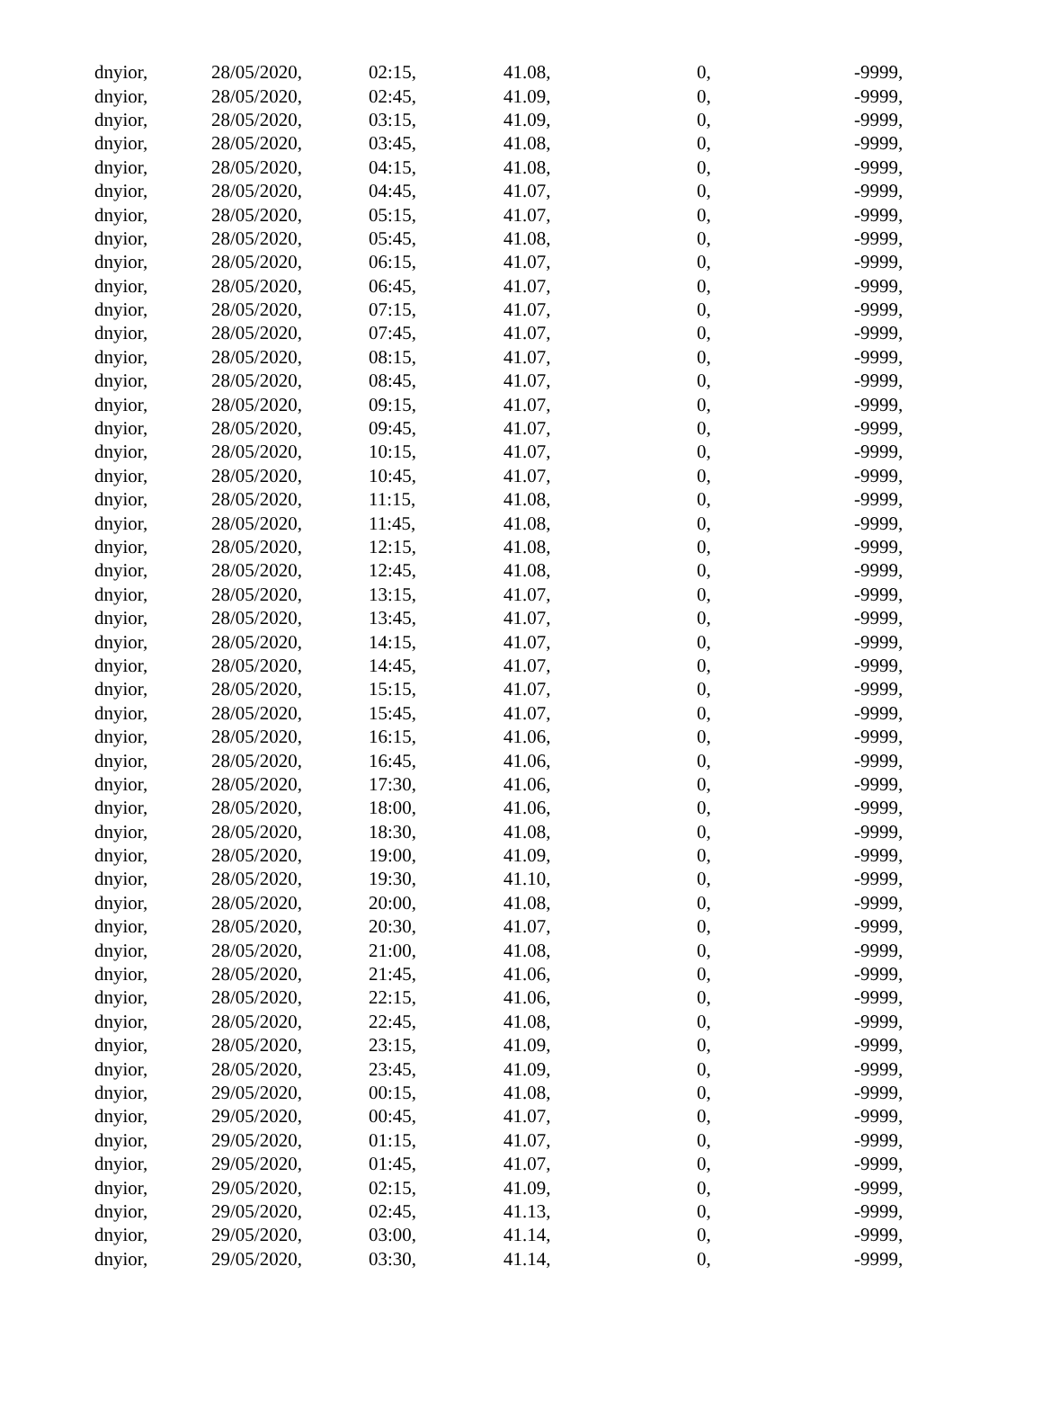| dnyior, | 28/05/2020, | 02:15, | 41.08, | 0, | -9999, |
| dnyior, | 28/05/2020, | 02:45, | 41.09, | 0, | -9999, |
| dnyior, | 28/05/2020, | 03:15, | 41.09, | 0, | -9999, |
| dnyior, | 28/05/2020, | 03:45, | 41.08, | 0, | -9999, |
| dnyior, | 28/05/2020, | 04:15, | 41.08, | 0, | -9999, |
| dnyior, | 28/05/2020, | 04:45, | 41.07, | 0, | -9999, |
| dnyior, | 28/05/2020, | 05:15, | 41.07, | 0, | -9999, |
| dnyior, | 28/05/2020, | 05:45, | 41.08, | 0, | -9999, |
| dnyior, | 28/05/2020, | 06:15, | 41.07, | 0, | -9999, |
| dnyior, | 28/05/2020, | 06:45, | 41.07, | 0, | -9999, |
| dnyior, | 28/05/2020, | 07:15, | 41.07, | 0, | -9999, |
| dnyior, | 28/05/2020, | 07:45, | 41.07, | 0, | -9999, |
| dnyior, | 28/05/2020, | 08:15, | 41.07, | 0, | -9999, |
| dnyior, | 28/05/2020, | 08:45, | 41.07, | 0, | -9999, |
| dnyior, | 28/05/2020, | 09:15, | 41.07, | 0, | -9999, |
| dnyior, | 28/05/2020, | 09:45, | 41.07, | 0, | -9999, |
| dnyior, | 28/05/2020, | 10:15, | 41.07, | 0, | -9999, |
| dnyior, | 28/05/2020, | 10:45, | 41.07, | 0, | -9999, |
| dnyior, | 28/05/2020, | 11:15, | 41.08, | 0, | -9999, |
| dnyior, | 28/05/2020, | 11:45, | 41.08, | 0, | -9999, |
| dnyior, | 28/05/2020, | 12:15, | 41.08, | 0, | -9999, |
| dnyior, | 28/05/2020, | 12:45, | 41.08, | 0, | -9999, |
| dnyior, | 28/05/2020, | 13:15, | 41.07, | 0, | -9999, |
| dnyior, | 28/05/2020, | 13:45, | 41.07, | 0, | -9999, |
| dnyior, | 28/05/2020, | 14:15, | 41.07, | 0, | -9999, |
| dnyior, | 28/05/2020, | 14:45, | 41.07, | 0, | -9999, |
| dnyior, | 28/05/2020, | 15:15, | 41.07, | 0, | -9999, |
| dnyior, | 28/05/2020, | 15:45, | 41.07, | 0, | -9999, |
| dnyior, | 28/05/2020, | 16:15, | 41.06, | 0, | -9999, |
| dnyior, | 28/05/2020, | 16:45, | 41.06, | 0, | -9999, |
| dnyior, | 28/05/2020, | 17:30, | 41.06, | 0, | -9999, |
| dnyior, | 28/05/2020, | 18:00, | 41.06, | 0, | -9999, |
| dnyior, | 28/05/2020, | 18:30, | 41.08, | 0, | -9999, |
| dnyior, | 28/05/2020, | 19:00, | 41.09, | 0, | -9999, |
| dnyior, | 28/05/2020, | 19:30, | 41.10, | 0, | -9999, |
| dnyior, | 28/05/2020, | 20:00, | 41.08, | 0, | -9999, |
| dnyior, | 28/05/2020, | 20:30, | 41.07, | 0, | -9999, |
| dnyior, | 28/05/2020, | 21:00, | 41.08, | 0, | -9999, |
| dnyior, | 28/05/2020, | 21:45, | 41.06, | 0, | -9999, |
| dnyior, | 28/05/2020, | 22:15, | 41.06, | 0, | -9999, |
| dnyior, | 28/05/2020, | 22:45, | 41.08, | 0, | -9999, |
| dnyior, | 28/05/2020, | 23:15, | 41.09, | 0, | -9999, |
| dnyior, | 28/05/2020, | 23:45, | 41.09, | 0, | -9999, |
| dnyior, | 29/05/2020, | 00:15, | 41.08, | 0, | -9999, |
| dnyior, | 29/05/2020, | 00:45, | 41.07, | 0, | -9999, |
| dnyior, | 29/05/2020, | 01:15, | 41.07, | 0, | -9999, |
| dnyior, | 29/05/2020, | 01:45, | 41.07, | 0, | -9999, |
| dnyior, | 29/05/2020, | 02:15, | 41.09, | 0, | -9999, |
| dnyior, | 29/05/2020, | 02:45, | 41.13, | 0, | -9999, |
| dnyior, | 29/05/2020, | 03:00, | 41.14, | 0, | -9999, |
| dnyior, | 29/05/2020, | 03:30, | 41.14, | 0, | -9999, |